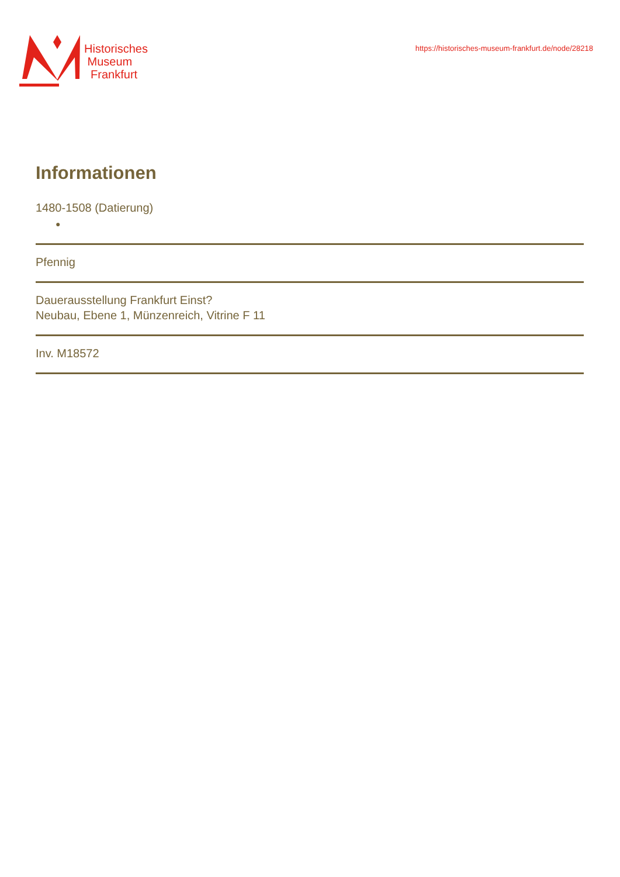Historisches
Museum
Frankfurt
https://historisches-museum-frankfurt.de/node/28218
Informationen
1480-1508 (Datierung)
●
Pfennig
Dauerausstellung Frankfurt Einst?
Neubau, Ebene 1, Münzenreich, Vitrine F 11
Inv. M18572